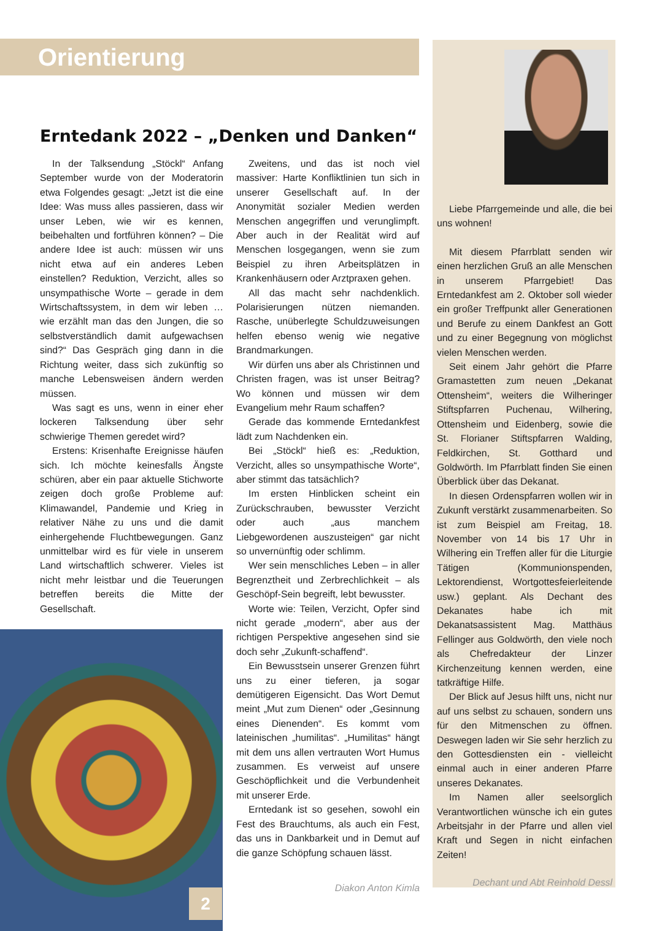Orientierung
Erntedank 2022 – „Denken und Danken“
In der Talksendung „Stöckl“ Anfang September wurde von der Moderatorin etwa Folgendes gesagt: „Jetzt ist die eine Idee: Was muss alles passieren, dass wir unser Leben, wie wir es kennen, beibehalten und fortführen können? – Die andere Idee ist auch: müssen wir uns nicht etwa auf ein anderes Leben einstellen? Reduktion, Verzicht, alles so unsympathische Worte – gerade in dem Wirtschaftssystem, in dem wir leben … wie erzählt man das den Jungen, die so selbstverständlich damit aufgewachsen sind?“ Das Gespräch ging dann in die Richtung weiter, dass sich zukünftig so manche Lebensweisen ändern werden müssen.
Was sagt es uns, wenn in einer eher lockeren Talksendung über sehr schwierige Themen geredet wird?
Erstens: Krisenhafte Ereignisse häufen sich. Ich möchte keinesfalls Ängste schüren, aber ein paar aktuelle Stichworte zeigen doch große Probleme auf: Klimawandel, Pandemie und Krieg in relativer Nähe zu uns und die damit einhergehende Fluchtbewegungen. Ganz unmittelbar wird es für viele in unserem Land wirtschaftlich schwerer. Vieles ist nicht mehr leistbar und die Teuerungen betreffen bereits die Mitte der Gesellschaft.
Zweitens, und das ist noch viel massiver: Harte Konfliktlinien tun sich in unserer Gesellschaft auf. In der Anonymität sozialer Medien werden Menschen angegriffen und verunglimpft. Aber auch in der Realität wird auf Menschen losgegangen, wenn sie zum Beispiel zu ihren Arbeitsplätzen in Krankenhäusern oder Arztpraxen gehen.
All das macht sehr nachdenklich. Polarisierungen nützen niemanden. Rasche, unüberlegte Schuldzuweisungen helfen ebenso wenig wie negative Brandmarkungen.
Wir dürfen uns aber als Christinnen und Christen fragen, was ist unser Beitrag? Wo können und müssen wir dem Evangelium mehr Raum schaffen?
Gerade das kommende Erntedankfest lädt zum Nachdenken ein.
Bei „Stöckl“ hieß es: „Reduktion, Verzicht, alles so unsympathische Worte“, aber stimmt das tatsächlich?
Im ersten Hinblicken scheint ein Zurückschrauben, bewusster Verzicht oder auch „aus manchem Liebgewordenen auszusteigen“ gar nicht so unvernünftig oder schlimm.
Wer sein menschliches Leben – in aller Begrenztheit und Zerbrechlichkeit – als Geschöpf-Sein begreift, lebt bewusster.
Worte wie: Teilen, Verzicht, Opfer sind nicht gerade „modern“, aber aus der richtigen Perspektive angesehen sind sie doch sehr „Zukunft-schaffend“.
Ein Bewusstsein unserer Grenzen führt uns zu einer tieferen, ja sogar demütigeren Eigensicht. Das Wort Demut meint „Mut zum Dienen“ oder „Gesinnung eines Dienenden“. Es kommt vom lateinischen „humilitas“. „Humilitas“ hängt mit dem uns allen vertrauten Wort Humus zusammen. Es verweist auf unsere Geschöpflichkeit und die Verbundenheit mit unserer Erde.
Erntedank ist so gesehen, sowohl ein Fest des Brauchtums, als auch ein Fest, das uns in Dankbarkeit und in Demut auf die ganze Schöpfung schauen lässt.
Diakon Anton Kimla
Liebe Pfarrgemeinde und alle, die bei uns wohnen!
Mit diesem Pfarrblatt senden wir einen herzlichen Gruß an alle Menschen in unserem Pfarrgebiet! Das Erntedankfest am 2. Oktober soll wieder ein großer Treffpunkt aller Generationen und Berufe zu einem Dankfest an Gott und zu einer Begegnung von möglichst vielen Menschen werden.
Seit einem Jahr gehört die Pfarre Gramastetten zum neuen „Dekanat Ottensheim“, weiters die Wilheringer Stiftspfarren Puchenau, Wilhering, Ottensheim und Eidenberg, sowie die St. Florianer Stiftspfarren Walding, Feldkirchen, St. Gotthard und Goldwörth. Im Pfarrblatt finden Sie einen Überblick über das Dekanat.
In diesen Ordenspfarren wollen wir in Zukunft verstärkt zusammenarbeiten. So ist zum Beispiel am Freitag, 18. November von 14 bis 17 Uhr in Wilhering ein Treffen aller für die Liturgie Tätigen (Kommunionspenden, Lektorendienst, Wortgottesfeierleitende usw.) geplant. Als Dechant des Dekanates habe ich mit Dekanatsassistent Mag. Matthäus Fellinger aus Goldwörth, den viele noch als Chefredakteur der Linzer Kirchenzeitung kennen werden, eine tatkräftige Hilfe.
Der Blick auf Jesus hilft uns, nicht nur auf uns selbst zu schauen, sondern uns für den Mitmenschen zu öffnen. Deswegen laden wir Sie sehr herzlich zu den Gottesdiensten ein - vielleicht einmal auch in einer anderen Pfarre unseres Dekanates.
Im Namen aller seelsorglich Verantwortlichen wünsche ich ein gutes Arbeitsjahr in der Pfarre und allen viel Kraft und Segen in nicht einfachen Zeiten!
Dechant und Abt Reinhold Dessl
2